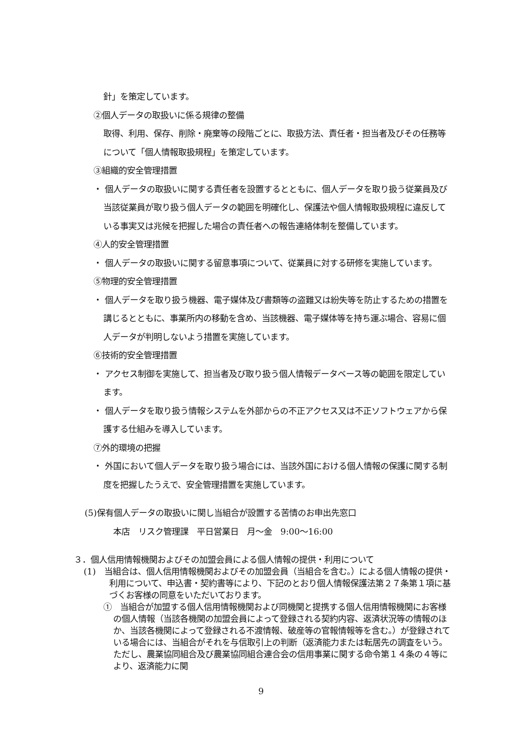針」を策定しています。
②個人データの取扱いに係る規律の整備
取得、利用、保存、削除・廃棄等の段階ごとに、取扱方法、責任者・担当者及びその任務等について「個人情報取扱規程」を策定しています。
③組織的安全管理措置
・ 個人データの取扱いに関する責任者を設置するとともに、個人データを取り扱う従業員及び当該従業員が取り扱う個人データの範囲を明確化し、保護法や個人情報取扱規程に違反している事実又は兆候を把握した場合の責任者への報告連絡体制を整備しています。
④人的安全管理措置
・ 個人データの取扱いに関する留意事項について、従業員に対する研修を実施しています。
⑤物理的安全管理措置
・ 個人データを取り扱う機器、電子媒体及び書類等の盗難又は紛失等を防止するための措置を講じるとともに、事業所内の移動を含め、当該機器、電子媒体等を持ち運ぶ場合、容易に個人データが判明しないよう措置を実施しています。
⑥技術的安全管理措置
・ アクセス制御を実施して、担当者及び取り扱う個人情報データベース等の範囲を限定しています。
・ 個人データを取り扱う情報システムを外部からの不正アクセス又は不正ソフトウェアから保護する仕組みを導入しています。
⑦外的環境の把握
・ 外国において個人データを取り扱う場合には、当該外国における個人情報の保護に関する制度を把握したうえで、安全管理措置を実施しています。
(5)保有個人データの取扱いに関し当組合が設置する苦情のお申出先窓口
本店　リスク管理課　平日営業日　月～金　9:00～16:00
３．個人信用情報機関およびその加盟会員による個人情報の提供・利用について
(1)　当組合は、個人信用情報機関およびその加盟会員（当組合を含む。）による個人情報の提供・利用について、申込書・契約書等により、下記のとおり個人情報保護法第２７条第１項に基づくお客様の同意をいただいております。
①　当組合が加盟する個人信用情報機関および同機関と提携する個人信用情報機関にお客様の個人情報（当該各機関の加盟会員によって登録される契約内容、返済状況等の情報のほか、当該各機関によって登録される不渡情報、破産等の官報情報等を含む。）が登録されている場合には、当組合がそれを与信取引上の判断（返済能力または転居先の調査をいう。ただし、農業協同組合及び農業協同組合連合会の信用事業に関する命令第１４条の４等により、返済能力に関
9